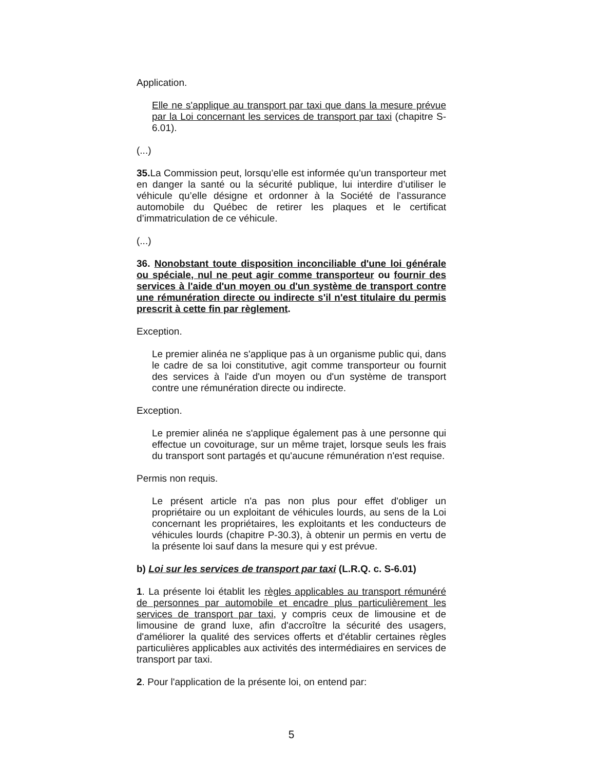Application.
Elle ne s'applique au transport par taxi que dans la mesure prévue par la Loi concernant les services de transport par taxi (chapitre S-6.01).
(...)
35. La Commission peut, lorsqu’elle est informée qu’un transporteur met en danger la santé ou la sécurité publique, lui interdire d’utiliser le véhicule qu’elle désigne et ordonner à la Société de l’assurance automobile du Québec de retirer les plaques et le certificat d’immatriculation de ce véhicule.
(...)
36. Nonobstant toute disposition inconciliable d'une loi générale ou spéciale, nul ne peut agir comme transporteur ou fournir des services à l'aide d'un moyen ou d'un système de transport contre une rémunération directe ou indirecte s'il n'est titulaire du permis prescrit à cette fin par règlement.
Exception.
Le premier alinéa ne s'applique pas à un organisme public qui, dans le cadre de sa loi constitutive, agit comme transporteur ou fournit des services à l'aide d'un moyen ou d'un système de transport contre une rémunération directe ou indirecte.
Exception.
Le premier alinéa ne s'applique également pas à une personne qui effectue un covoiturage, sur un même trajet, lorsque seuls les frais du transport sont partagés et qu'aucune rémunération n'est requise.
Permis non requis.
Le présent article n'a pas non plus pour effet d'obliger un propriétaire ou un exploitant de véhicules lourds, au sens de la Loi concernant les propriétaires, les exploitants et les conducteurs de véhicules lourds (chapitre P-30.3), à obtenir un permis en vertu de la présente loi sauf dans la mesure qui y est prévue.
b) Loi sur les services de transport par taxi (L.R.Q. c. S-6.01)
1. La présente loi établit les règles applicables au transport rémunéré de personnes par automobile et encadre plus particulièrement les services de transport par taxi, y compris ceux de limousine et de limousine de grand luxe, afin d'accroître la sécurité des usagers, d'améliorer la qualité des services offerts et d'établir certaines règles particulières applicables aux activités des intermédiaires en services de transport par taxi.
2. Pour l'application de la présente loi, on entend par:
5